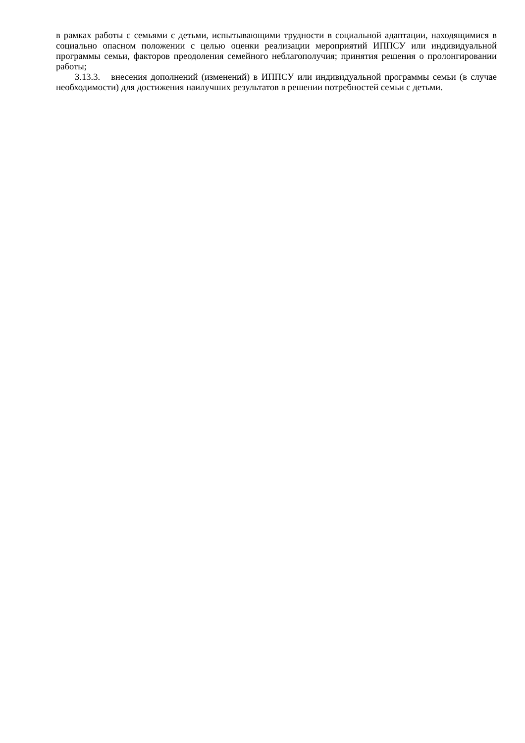в рамках работы с семьями с детьми, испытывающими трудности в социальной адаптации, находящимися в социально опасном положении с целью оценки реализации мероприятий ИППСУ или индивидуальной программы семьи, факторов преодоления семейного неблагополучия; принятия решения о пролонгировании работы;
3.13.3. внесения дополнений (изменений) в ИППСУ или индивидуальной программы семьи (в случае необходимости) для достижения наилучших результатов в решении потребностей семьи с детьми.